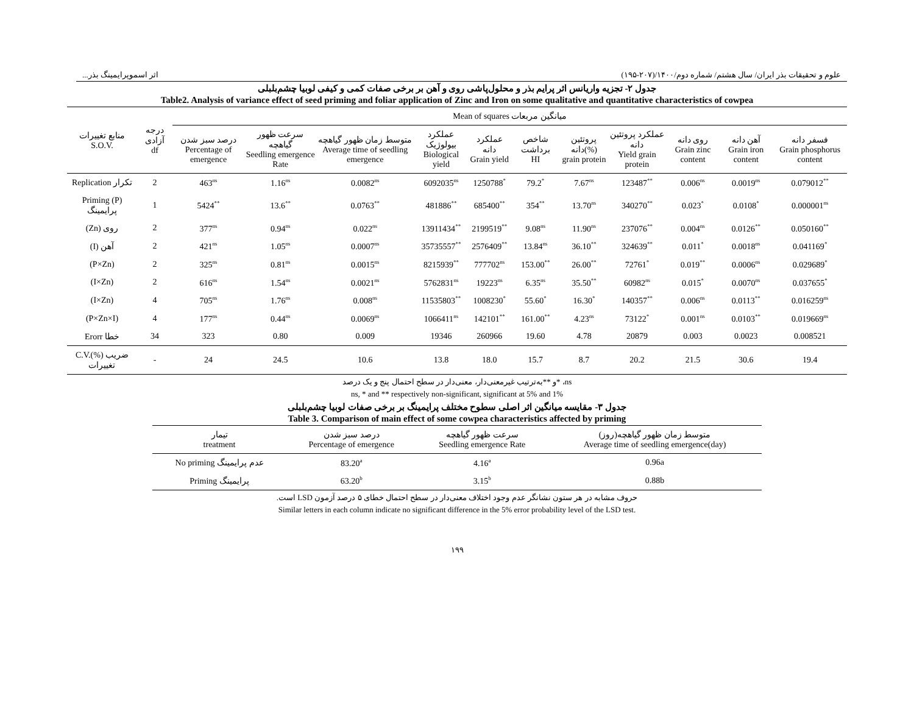اثر اسموپرایمینگ بذر... علوم و تحقیقات بذر ایران/ سال هشتم/ شماره دوم/۱۴۰۰/(۲۰۷-۱۹۵)
جدول ۲- تجزیه واریانس اثر پرایم بذر و محلول‌پاشی روی و آهن بر برخی صفات کمی و کیفی لوبیا چشم‌بلبلی
Table2. Analysis of variance effect of seed priming and foliar application of Zinc and Iron on some qualitative and quantitative characteristics of cowpea
| منابع تغییرات S.O.V. | درجه آزادی df | Mean of squares میانگین مربعات | | | | | | | | | | |
| --- | --- | --- | --- | --- | --- | --- | --- | --- | --- | --- | --- | --- |
| | | درصد سبز شدن Percentage of emergence | سرعت ظهور گیاهچه Seedling emergence Rate | متوسط زمان ظهور گیاهچه Average time of seedling emergence | عملکرد بیولوژیک Biological yield | عملکرد دانه Grain yield | شاخص برداشت HI | پروتئین دانه(%) grain protein | عملکرد پروتئین دانه Yield grain protein | روی دانه Grain zinc content | آهن دانه Grain iron content | فسفر دانه Grain phosphorus content |
| Replication تکرار | 2 | 463<sup>ns</sup> | 1.16<sup>ns</sup> | 0.0082<sup>ns</sup> | 6092035<sup>ns</sup> | 1250788<sup>*</sup> | 79.2<sup>*</sup> | 7.67<sup>ns</sup> | 123487<sup>**</sup> | 0.006<sup>ns</sup> | 0.0019<sup>ns</sup> | 0.079012<sup>**</sup> |
| Priming (P) پرایمینگ | 1 | 5424<sup>**</sup> | 13.6<sup>**</sup> | 0.0763<sup>**</sup> | 481886<sup>**</sup> | 685400<sup>**</sup> | 354<sup>**</sup> | 13.70<sup>ns</sup> | 340270<sup>**</sup> | 0.023<sup>*</sup> | 0.0108<sup>*</sup> | 0.000001<sup>ns</sup> |
| (Zn) روی | 2 | 377<sup>ns</sup> | 0.94<sup>ns</sup> | 0.022<sup>ns</sup> | 13911434<sup>**</sup> | 2199519<sup>**</sup> | 9.08<sup>ns</sup> | 11.90<sup>ns</sup> | 237076<sup>**</sup> | 0.004<sup>ns</sup> | 0.0126<sup>**</sup> | 0.050160<sup>**</sup> |
| (I) آهن | 2 | 421<sup>ns</sup> | 1.05<sup>ns</sup> | 0.0007<sup>ns</sup> | 35735557<sup>**</sup> | 2576409<sup>**</sup> | 13.84<sup>ns</sup> | 36.10<sup>**</sup> | 324639<sup>**</sup> | 0.011<sup>*</sup> | 0.0018<sup>ns</sup> | 0.041169<sup>*</sup> |
| (P×Zn) | 2 | 325<sup>ns</sup> | 0.81<sup>ns</sup> | 0.0015<sup>ns</sup> | 8215939<sup>**</sup> | 777702<sup>ns</sup> | 153.00<sup>**</sup> | 26.00<sup>**</sup> | 72761<sup>*</sup> | 0.019<sup>**</sup> | 0.0006<sup>ns</sup> | 0.029689<sup>*</sup> |
| (I×Zn) | 2 | 616<sup>ns</sup> | 1.54<sup>ns</sup> | 0.0021<sup>ns</sup> | 5762831<sup>ns</sup> | 19223<sup>ns</sup> | 6.35<sup>ns</sup> | 35.50<sup>**</sup> | 60982<sup>ns</sup> | 0.015<sup>*</sup> | 0.0070<sup>ns</sup> | 0.037655<sup>*</sup> |
| (I×Zn) | 4 | 705<sup>ns</sup> | 1.76<sup>ns</sup> | 0.008<sup>ns</sup> | 11535803<sup>**</sup> | 1008230<sup>*</sup> | 55.60<sup>*</sup> | 16.30<sup>*</sup> | 140357<sup>**</sup> | 0.006<sup>ns</sup> | 0.0113<sup>**</sup> | 0.016259<sup>ns</sup> |
| (P×Zn×I) | 4 | 177<sup>ns</sup> | 0.44<sup>ns</sup> | 0.0069<sup>ns</sup> | 1066411<sup>ns</sup> | 142101<sup>**</sup> | 161.00<sup>**</sup> | 4.23<sup>ns</sup> | 73122<sup>*</sup> | 0.001<sup>ns</sup> | 0.0103<sup>**</sup> | 0.019669<sup>ns</sup> |
| Erorr خطا | 34 | 323 | 0.80 | 0.009 | 19346 | 260966 | 19.60 | 4.78 | 20879 | 0.003 | 0.0023 | 0.008521 |
| C.V.(%) ضریب تغییرات | - | 24 | 24.5 | 10.6 | 13.8 | 18.0 | 15.7 | 8.7 | 20.2 | 21.5 | 30.6 | 19.4 |
ns، *و **به‌ترتیب غیرمعنی‌دار، معنی‌دار در سطح احتمال پنج و یک درصد
ns, * and ** respectively non-significant, significant at 5% and 1%
جدول ۳- مقایسه میانگین اثر اصلی سطوح مختلف پرایمینگ بر برخی صفات لوبیا چشم‌بلبلی
Table 3. Comparison of main effect of some cowpea characteristics affected by priming
| تیمار treatment | درصد سبز شدن Percentage of emergence | سرعت ظهور گیاهچه Seedling emergence Rate | متوسط زمان ظهور گیاهچه(روز) Average time of seedling emergence(day) |
| --- | --- | --- | --- |
| No priming عدم پرایمینگ | 83.20<sup>a</sup> | 4.16<sup>a</sup> | 0.96a |
| Priming پرایمینگ | 63.20<sup>b</sup> | 3.15<sup>b</sup> | 0.88b |
حروف مشابه در هر ستون نشانگر عدم وجود اختلاف معنی‌دار در سطح احتمال خطای ۵ درصد آزمون LSD است.
Similar letters in each column indicate no significant difference in the 5% error probability level of the LSD test.
۱۹۹